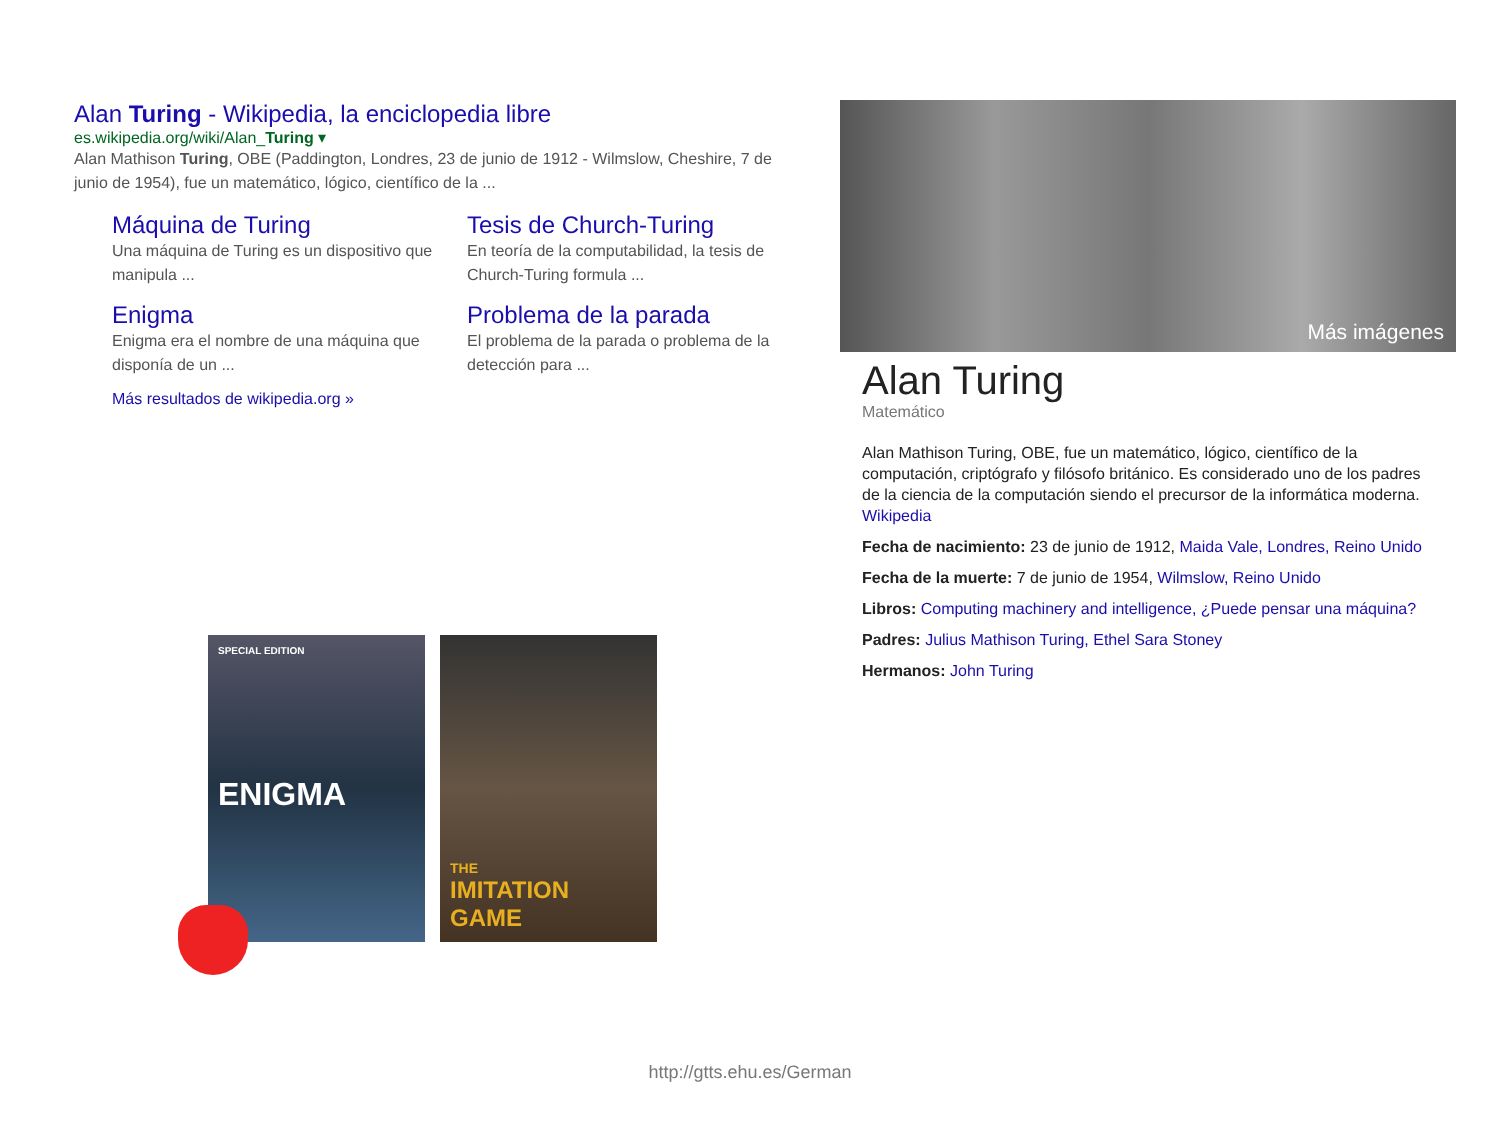Alan Turing - Wikipedia, la enciclopedia libre
es.wikipedia.org/wiki/Alan_Turing ▾
Alan Mathison Turing, OBE (Paddington, Londres, 23 de junio de 1912 - Wilmslow, Cheshire, 7 de junio de 1954), fue un matemático, lógico, científico de la ...
Máquina de Turing
Una máquina de Turing es un dispositivo que manipula ...
Tesis de Church-Turing
En teoría de la computabilidad, la tesis de Church-Turing formula ...
Enigma
Enigma era el nombre de una máquina que disponía de un ...
Problema de la parada
El problema de la parada o problema de la detección para ...
Más resultados de wikipedia.org »
Más imágenes
Alan Turing
Matemático
Alan Mathison Turing, OBE, fue un matemático, lógico, científico de la computación, criptógrafo y filósofo británico. Es considerado uno de los padres de la ciencia de la computación siendo el precursor de la informática moderna. Wikipedia
Fecha de nacimiento: 23 de junio de 1912, Maida Vale, Londres, Reino Unido
Fecha de la muerte: 7 de junio de 1954, Wilmslow, Reino Unido
Libros: Computing machinery and intelligence, ¿Puede pensar una máquina?
Padres: Julius Mathison Turing, Ethel Sara Stoney
Hermanos: John Turing
SPECIAL EDITION
ENIGMA
THE
IMITATION
GAME
http://gtts.ehu.es/German